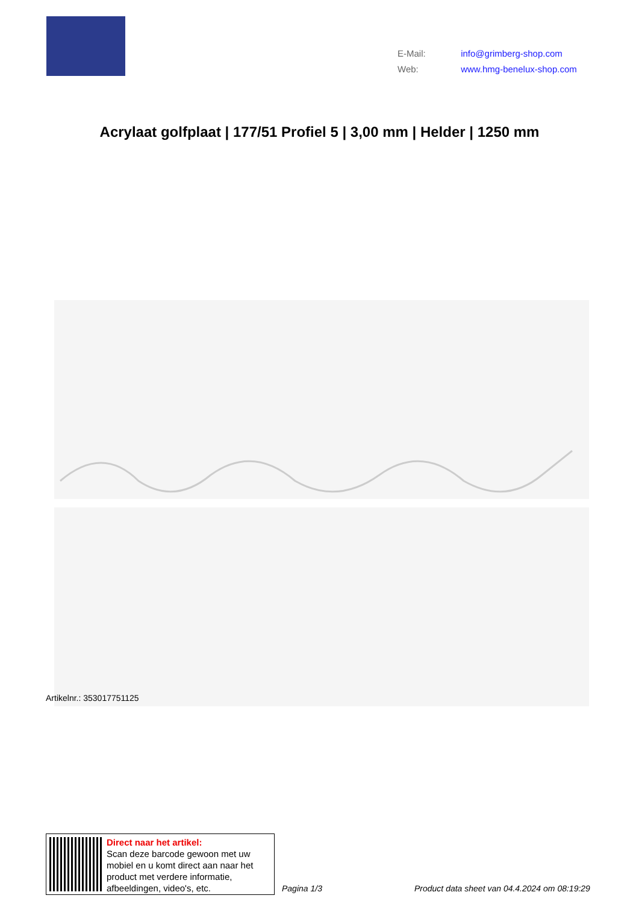E-Mail: info@grimberg-shop.com
Web: www.hmg-benelux-shop.com
Acrylaat golfplaat | 177/51 Profiel 5 | 3,00 mm | Helder | 1250 mm
Artikelnr.: 353017751125
Direct naar het artikel:
Scan deze barcode gewoon met uw
mobiel en u komt direct aan naar het
product met verdere informatie,
afbeeldingen, video's, etc.
Pagina 1/3
Product data sheet van 04.4.2024 om 08:19:29